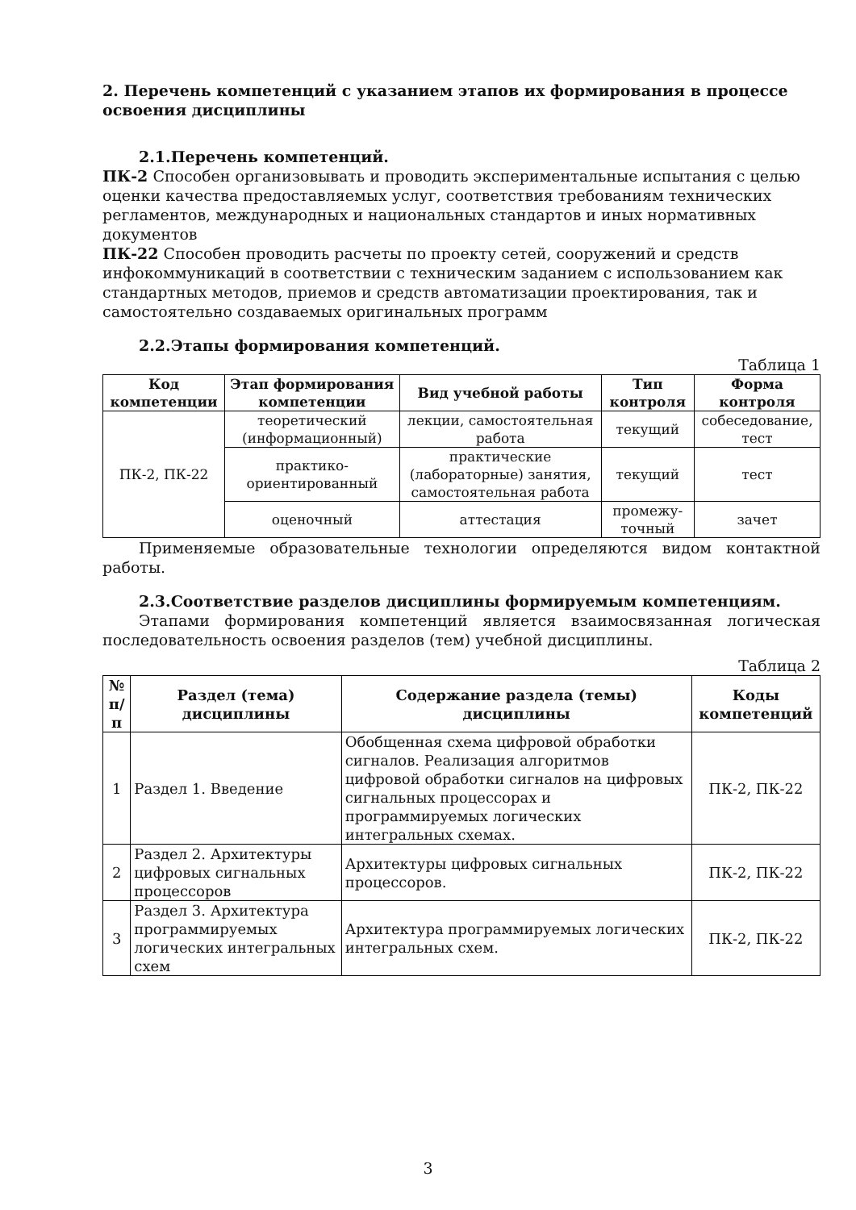2. Перечень компетенций с указанием этапов их формирования в процессе освоения дисциплины
2.1.Перечень компетенций.
ПК-2 Способен организовывать и проводить экспериментальные испытания с целью оценки качества предоставляемых услуг, соответствия требованиям технических регламентов, международных и национальных стандартов и иных нормативных документов
ПК-22 Способен проводить расчеты по проекту сетей, сооружений и средств инфокоммуникаций в соответствии с техническим заданием с использованием как стандартных методов, приемов и средств автоматизации проектирования, так и самостоятельно создаваемых оригинальных программ
2.2.Этапы формирования компетенций.
Таблица 1
| Код компетенции | Этап формирования компетенции | Вид учебной работы | Тип контроля | Форма контроля |
| --- | --- | --- | --- | --- |
| ПК-2, ПК-22 | теоретический (информационный) | лекции, самостоятельная работа | текущий | собеседование, тест |
| | практико-ориентированный | практические (лабораторные) занятия, самостоятельная работа | текущий | тест |
| | оценочный | аттестация | промежу-точный | зачет |
Применяемые образовательные технологии определяются видом контактной работы.
2.3.Соответствие разделов дисциплины формируемым компетенциям.
Этапами формирования компетенций является взаимосвязанная логическая последовательность освоения разделов (тем) учебной дисциплины.
Таблица 2
| № п/п | Раздел (тема) дисциплины | Содержание раздела (темы) дисциплины | Коды компетенций |
| --- | --- | --- | --- |
| 1 | Раздел 1. Введение | Обобщенная схема цифровой обработки сигналов. Реализация алгоритмов цифровой обработки сигналов на цифровых сигнальных процессорах и программируемых логических интегральных схемах. | ПК-2, ПК-22 |
| 2 | Раздел 2. Архитектуры цифровых сигнальных процессоров | Архитектуры цифровых сигнальных процессоров. | ПК-2, ПК-22 |
| 3 | Раздел 3. Архитектура программируемых логических интегральных схем | Архитектура программируемых логических интегральных схем. | ПК-2, ПК-22 |
3